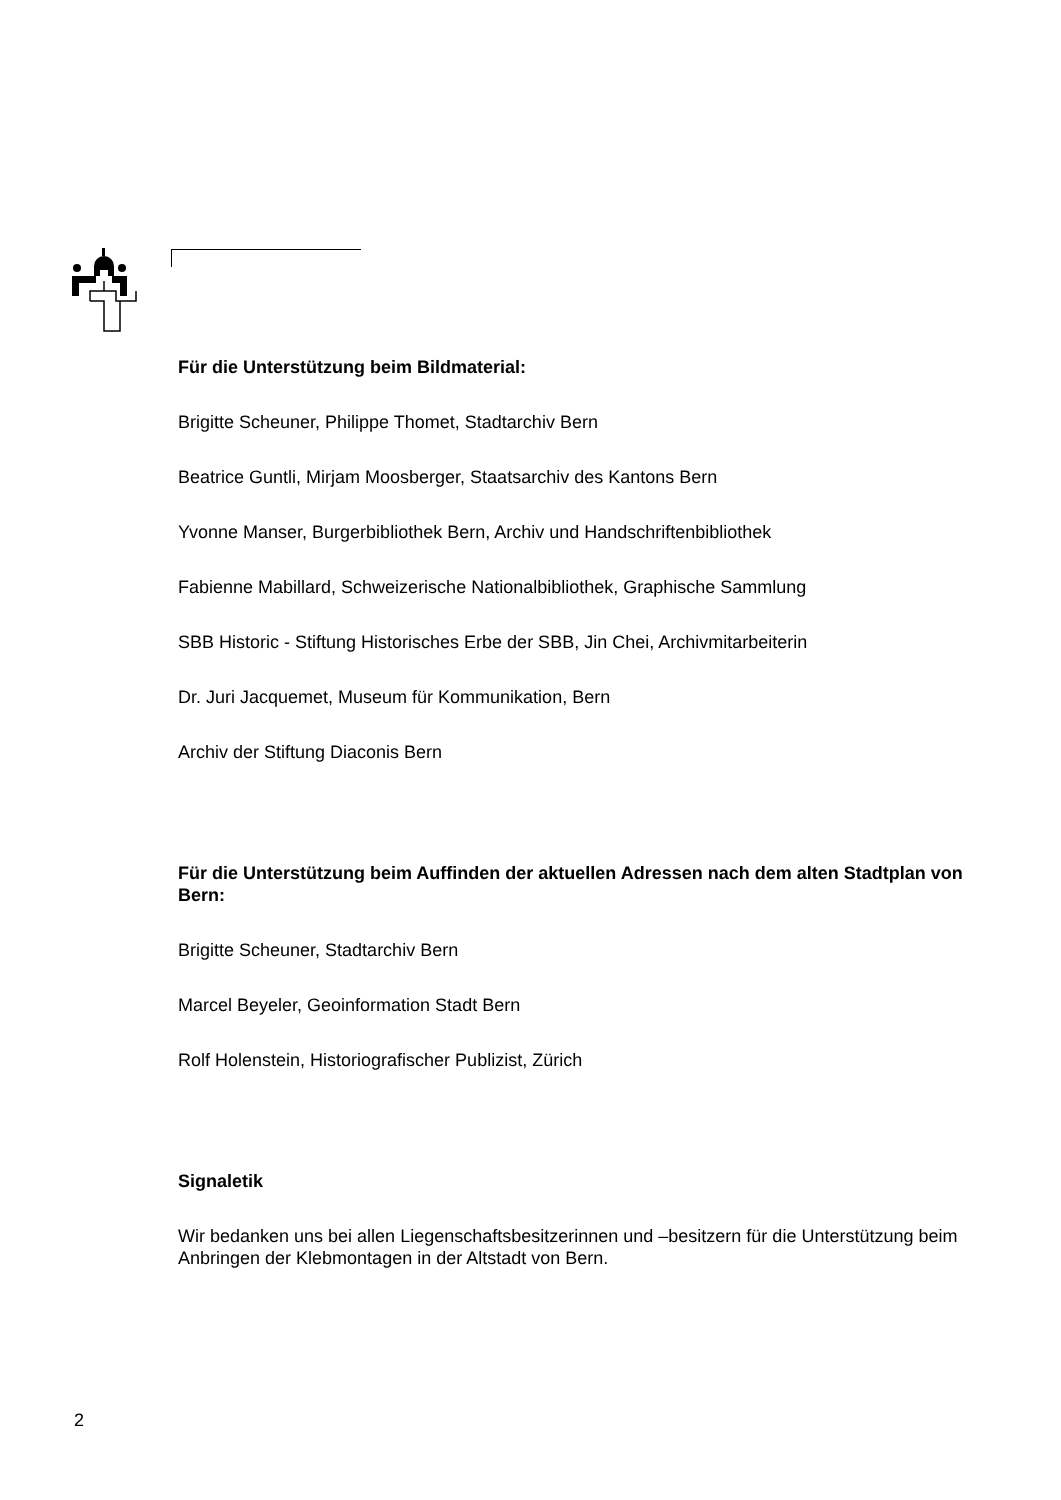Für die Unterstützung beim Bildmaterial:
Brigitte Scheuner, Philippe Thomet, Stadtarchiv Bern
Beatrice Guntli, Mirjam Moosberger, Staatsarchiv des Kantons Bern
Yvonne Manser, Burgerbibliothek Bern, Archiv und Handschriftenbibliothek
Fabienne Mabillard, Schweizerische Nationalbibliothek, Graphische Sammlung
SBB Historic - Stiftung Historisches Erbe der SBB, Jin Chei, Archivmitarbeiterin
Dr. Juri Jacquemet, Museum für Kommunikation, Bern
Archiv der Stiftung Diaconis Bern
Für die Unterstützung beim Auffinden der aktuellen Adressen nach dem alten Stadtplan von Bern:
Brigitte Scheuner, Stadtarchiv Bern
Marcel Beyeler, Geoinformation Stadt Bern
Rolf Holenstein, Historiografischer Publizist, Zürich
Signaletik
Wir bedanken uns bei allen Liegenschaftsbesitzerinnen und –besitzern für die Unterstützung beim Anbringen der Klebmontagen in der Altstadt von Bern.
2